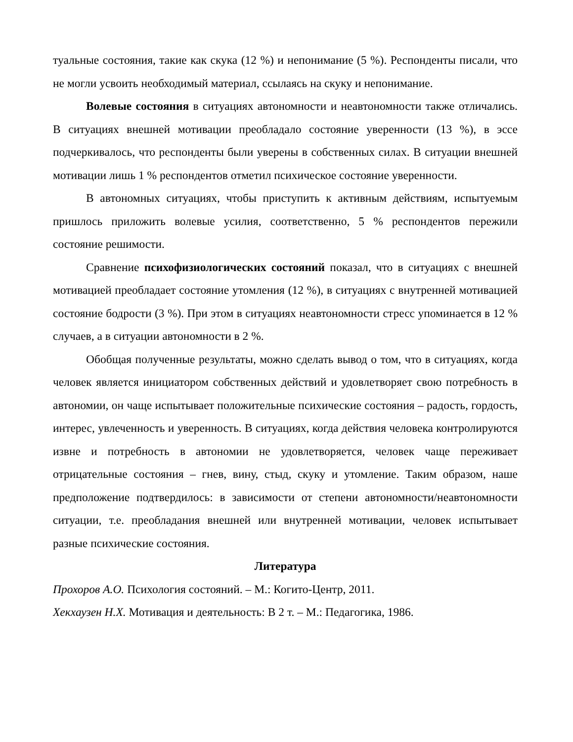туальные состояния, такие как скука (12 %) и непонимание (5 %). Респонденты писали, что не могли усвоить необходимый материал, ссылаясь на скуку и непонимание.
Волевые состояния в ситуациях автономности и неавтономности также отличались. В ситуациях внешней мотивации преобладало состояние уверенности (13 %), в эссе подчеркивалось, что респонденты были уверены в собственных силах. В ситуации внешней мотивации лишь 1 % респондентов отметил психическое состояние уверенности.
В автономных ситуациях, чтобы приступить к активным действиям, испытуемым пришлось приложить волевые усилия, соответственно, 5 % респондентов пережили состояние решимости.
Сравнение психофизиологических состояний показал, что в ситуациях с внешней мотивацией преобладает состояние утомления (12 %), в ситуациях с внутренней мотивацией состояние бодрости (3 %). При этом в ситуациях неавтономности стресс упоминается в 12 % случаев, а в ситуации автономности в 2 %.
Обобщая полученные результаты, можно сделать вывод о том, что в ситуациях, когда человек является инициатором собственных действий и удовлетворяет свою потребность в автономии, он чаще испытывает положительные психические состояния – радость, гордость, интерес, увлеченность и уверенность. В ситуациях, когда действия человека контролируются извне и потребность в автономии не удовлетворяется, человек чаще переживает отрицательные состояния – гнев, вину, стыд, скуку и утомление. Таким образом, наше предположение подтвердилось: в зависимости от степени автономности/неавтономности ситуации, т.е. преобладания внешней или внутренней мотивации, человек испытывает разные психические состояния.
Литература
Прохоров А.О. Психология состояний. – М.: Когито-Центр, 2011.
Хекхаузен Н.Х. Мотивация и деятельность: В 2 т. – М.: Педагогика, 1986.